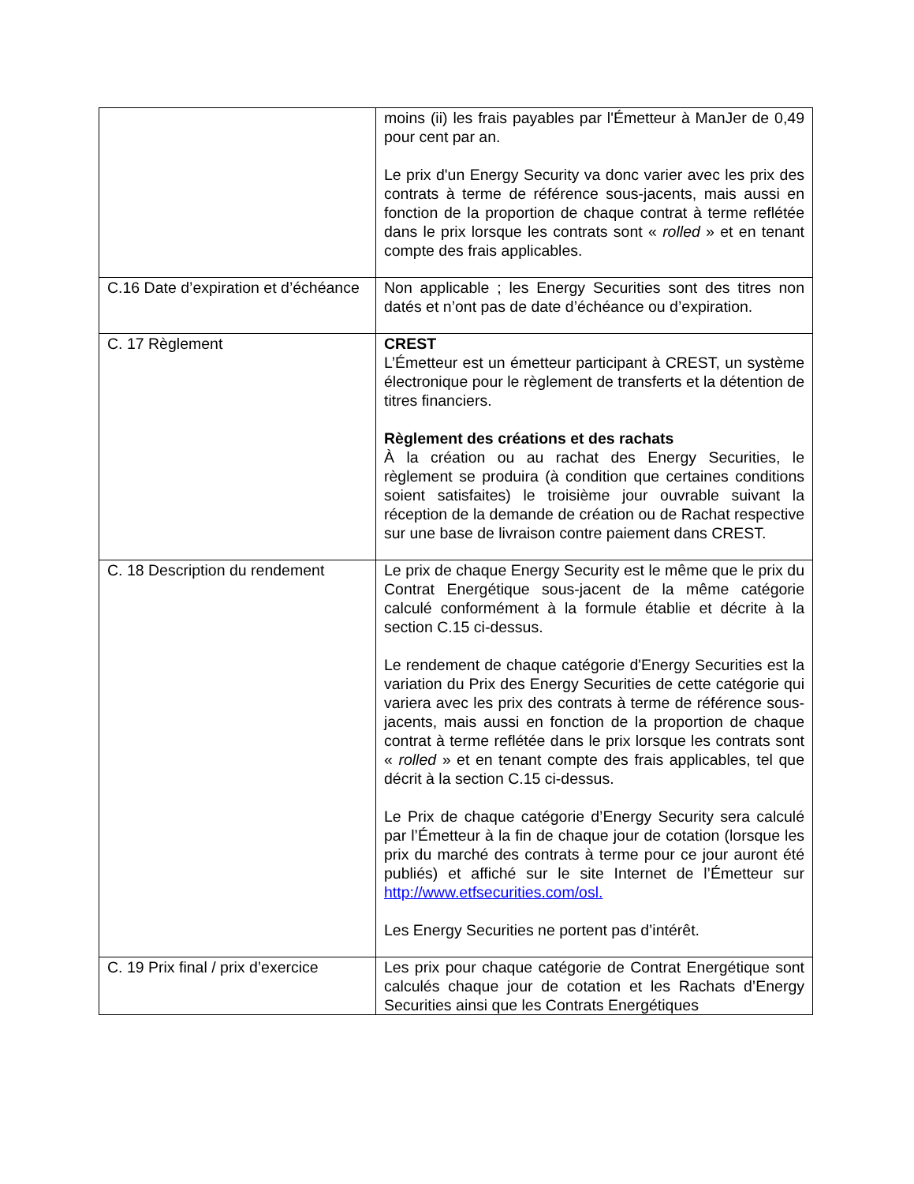| | moins (ii) les frais payables par l'Émetteur à ManJer de 0,49 pour cent par an. Le prix d'un Energy Security va donc varier avec les prix des contrats à terme de référence sous-jacents, mais aussi en fonction de la proportion de chaque contrat à terme reflétée dans le prix lorsque les contrats sont « rolled » et en tenant compte des frais applicables. |
| C.16 Date d’expiration et d’échéance | Non applicable ; les Energy Securities sont des titres non datés et n’ont pas de date d’échéance ou d’expiration. |
| C. 17 Règlement | CREST L’Émetteur est un émetteur participant à CREST, un système électronique pour le règlement de transferts et la détention de titres financiers. Règlement des créations et des rachats À la création ou au rachat des Energy Securities, le règlement se produira (à condition que certaines conditions soient satisfaites) le troisième jour ouvrable suivant la réception de la demande de création ou de Rachat respective sur une base de livraison contre paiement dans CREST. |
| C. 18 Description du rendement | Le prix de chaque Energy Security est le même que le prix du Contrat Energétique sous-jacent de la même catégorie calculé conformément à la formule établie et décrite à la section C.15 ci-dessus. Le rendement de chaque catégorie d'Energy Securities est la variation du Prix des Energy Securities de cette catégorie qui variera avec les prix des contrats à terme de référence sous-jacents, mais aussi en fonction de la proportion de chaque contrat à terme reflétée dans le prix lorsque les contrats sont « rolled » et en tenant compte des frais applicables, tel que décrit à la section C.15 ci-dessus. Le Prix de chaque catégorie d’Energy Security sera calculé par l’Émetteur à la fin de chaque jour de cotation (lorsque les prix du marché des contrats à terme pour ce jour auront été publiés) et affiché sur le site Internet de l’Émetteur sur http://www.etfsecurities.com/osl. Les Energy Securities ne portent pas d’intérêt. |
| C. 19 Prix final / prix d’exercice | Les prix pour chaque catégorie de Contrat Energétique sont calculés chaque jour de cotation et les Rachats d’Energy Securities ainsi que les Contrats Energétiques |